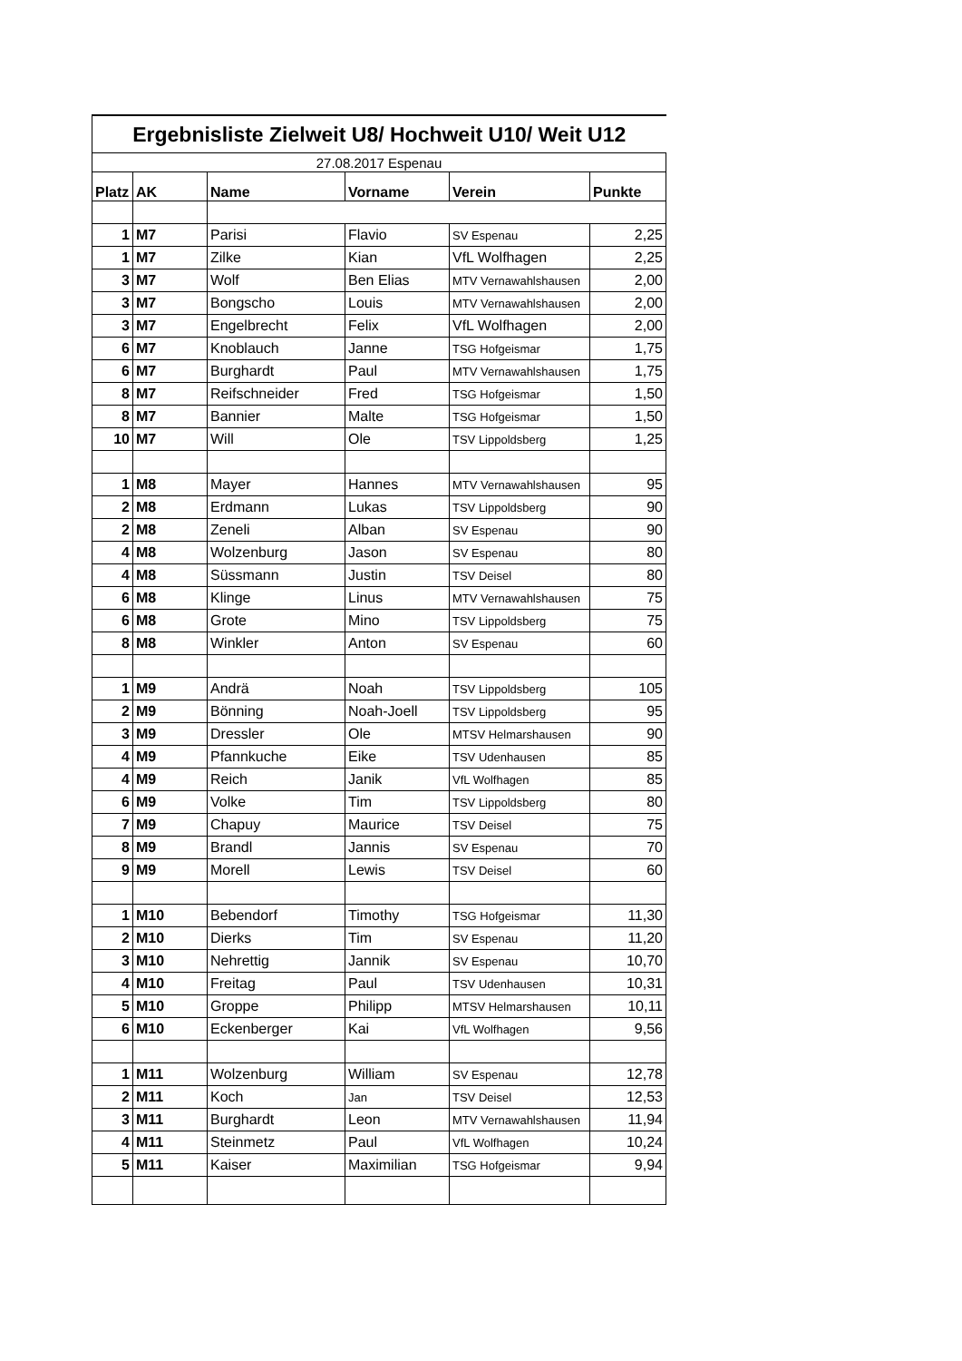| Ergebnisliste Zielweit U8/ Hochweit U10/ Weit U12 | | | | | |
| 27.08.2017 Espenau | | | | | |
| Platz | AK | Name | Vorname | Verein | Punkte |
| 1 | M7 | Parisi | Flavio | SV Espenau | 2,25 |
| 1 | M7 | Zilke | Kian | VfL Wolfhagen | 2,25 |
| 3 | M7 | Wolf | Ben Elias | MTV Vernawahlshausen | 2,00 |
| 3 | M7 | Bongscho | Louis | MTV Vernawahlshausen | 2,00 |
| 3 | M7 | Engelbrecht | Felix | VfL Wolfhagen | 2,00 |
| 6 | M7 | Knoblauch | Janne | TSG Hofgeismar | 1,75 |
| 6 | M7 | Burghardt | Paul | MTV Vernawahlshausen | 1,75 |
| 8 | M7 | Reifschneider | Fred | TSG Hofgeismar | 1,50 |
| 8 | M7 | Bannier | Malte | TSG Hofgeismar | 1,50 |
| 10 | M7 | Will | Ole | TSV Lippoldsberg | 1,25 |
| 1 | M8 | Mayer | Hannes | MTV Vernawahlshausen | 95 |
| 2 | M8 | Erdmann | Lukas | TSV Lippoldsberg | 90 |
| 2 | M8 | Zeneli | Alban | SV Espenau | 90 |
| 4 | M8 | Wolzenburg | Jason | SV Espenau | 80 |
| 4 | M8 | Süssmann | Justin | TSV Deisel | 80 |
| 6 | M8 | Klinge | Linus | MTV Vernawahlshausen | 75 |
| 6 | M8 | Grote | Mino | TSV Lippoldsberg | 75 |
| 8 | M8 | Winkler | Anton | SV Espenau | 60 |
| 1 | M9 | Andrä | Noah | TSV Lippoldsberg | 105 |
| 2 | M9 | Bönning | Noah-Joell | TSV Lippoldsberg | 95 |
| 3 | M9 | Dressler | Ole | MTSV Helmarshausen | 90 |
| 4 | M9 | Pfannkuche | Eike | TSV Udenhausen | 85 |
| 4 | M9 | Reich | Janik | VfL Wolfhagen | 85 |
| 6 | M9 | Volke | Tim | TSV Lippoldsberg | 80 |
| 7 | M9 | Chapuy | Maurice | TSV Deisel | 75 |
| 8 | M9 | Brandl | Jannis | SV Espenau | 70 |
| 9 | M9 | Morell | Lewis | TSV Deisel | 60 |
| 1 | M10 | Bebendorf | Timothy | TSG Hofgeismar | 11,30 |
| 2 | M10 | Dierks | Tim | SV Espenau | 11,20 |
| 3 | M10 | Nehrettig | Jannik | SV Espenau | 10,70 |
| 4 | M10 | Freitag | Paul | TSV Udenhausen | 10,31 |
| 5 | M10 | Groppe | Philipp | MTSV Helmarshausen | 10,11 |
| 6 | M10 | Eckenberger | Kai | VfL Wolfhagen | 9,56 |
| 1 | M11 | Wolzenburg | William | SV Espenau | 12,78 |
| 2 | M11 | Koch | Jan | TSV Deisel | 12,53 |
| 3 | M11 | Burghardt | Leon | MTV Vernawahlshausen | 11,94 |
| 4 | M11 | Steinmetz | Paul | VfL Wolfhagen | 10,24 |
| 5 | M11 | Kaiser | Maximilian | TSG Hofgeismar | 9,94 |